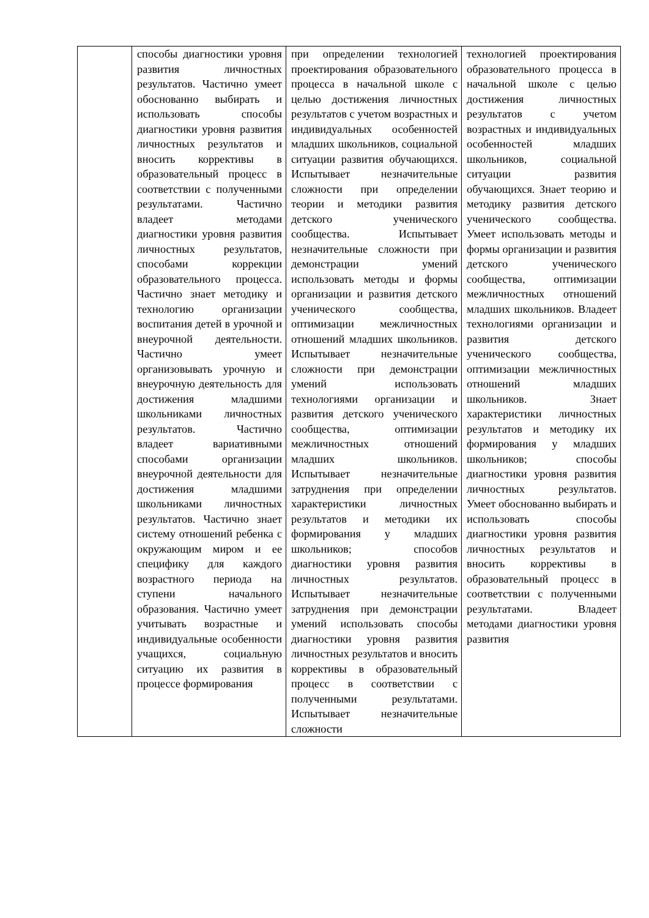| | способы диагностики уровня развития личностных результатов. Частично умеет обоснованно выбирать и использовать способы диагностики уровня развития личностных результатов и вносить коррективы в образовательный процесс в соответствии с полученными результатами. Частично владеет методами диагностики уровня развития личностных результатов, способами коррекции образовательного процесса. Частично знает методику и технологию организации воспитания детей в урочной и внеурочной деятельности. Частично умеет организовывать урочную и внеурочную деятельность для достижения младшими школьниками личностных результатов. Частично владеет вариативными способами организации внеурочной деятельности для достижения младшими школьниками личностных результатов. Частично знает систему отношений ребенка с окружающим миром и ее специфику для каждого возрастного периода на ступени начального образования. Частично умеет учитывать возрастные и индивидуальные особенности учащихся, социальную ситуацию их развития в процессе формирования | при определении технологией проектирования образовательного процесса в начальной школе с целью достижения личностных результатов с учетом возрастных и индивидуальных особенностей младших школьников, социальной ситуации развития обучающихся. Испытывает незначительные сложности при определении теории и методики развития детского ученического сообщества. Испытывает незначительные сложности при демонстрации умений использовать методы и формы организации и развития детского ученического сообщества, оптимизации межличностных отношений младших школьников. Испытывает незначительные сложности при демонстрации умений использовать технологиями организации и развития детского ученического сообщества, оптимизации межличностных отношений младших школьников. Испытывает незначительные затруднения при определении характеристики личностных результатов и методики их формирования у младших школьников; способов диагностики уровня развития личностных результатов. Испытывает незначительные затруднения при демонстрации умений использовать способы диагностики уровня развития личностных результатов и вносить коррективы в образовательный процесс в соответствии с полученными результатами. Испытывает незначительные сложности | технологией проектирования образовательного процесса в начальной школе с целью достижения личностных результатов с учетом возрастных и индивидуальных особенностей младших школьников, социальной ситуации развития обучающихся. Знает теорию и методику развития детского ученического сообщества. Умеет использовать методы и формы организации и развития детского ученического сообщества, оптимизации межличностных отношений младших школьников. Владеет технологиями организации и развития детского ученического сообщества, оптимизации межличностных отношений младших школьников. Знает характеристики личностных результатов и методику их формирования у младших школьников; способы диагностики уровня развития личностных результатов. Умеет обоснованно выбирать и использовать способы диагностики уровня развития личностных результатов и вносить коррективы в образовательный процесс в соответствии с полученными результатами. Владеет методами диагностики уровня развития |